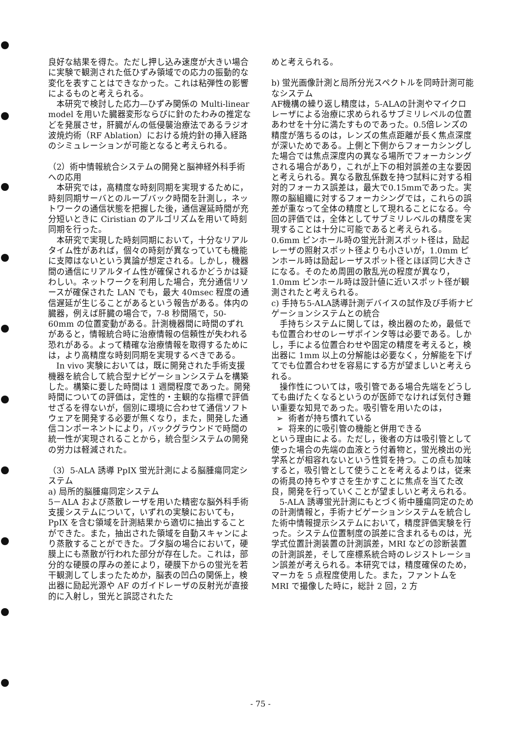良好な結果を得た。ただし押し込み速度が大きい場合に実験で観測された低ひずみ領域での応力の振動的な変化を表すことはできなかった。これは粘弾性の影響によるものと考えられる。
本研究で検討した応力—ひずみ関係の Multi-linear model を用いた臓器変形ならびに針のたわみの推定などを発展させ，肝臓がんの低侵襲治療法であるラジオ波焼灼術（RF Ablation）における焼灼針の挿入経路のシミュレーションが可能となると考えられる。
（2）術中情報統合システムの開発と脳神経外科手術への応用
本研究では，高精度な時刻同期を実現するために，時刻同期サーバとのループバック時間を計測し，ネットワークの通信状態を把握した後，通信遅延時間が充分短いときに Ciristian のアルゴリズムを用いて時刻同期を行った。
本研究で実現した時刻同期において，十分なリアルタイム性があれば，個々の時刻が異なっていても機能に支障はないという異論が想定される。しかし，機器間の通信にリアルタイム性が確保されるかどうかは疑わしい。ネットワークを利用した場合，充分通信リソースが確保された LAN でも，最大 40msec 程度の通信遅延が生じることがあるという報告がある。体内の臓器，例えば肝臓の場合で，7-8 秒間隔で，50-60mm の位置変動がある。計測機器間に時間のずれがあると，情報統合時に治療情報の信頼性が失われる恐れがある。よって精確な治療情報を取得するためには，より高精度な時刻同期を実現するべきである。
In vivo 実験においては，既に開発された手術支援機器を統合して統合型ナビゲーションシステムを構築した。構築に要した時間は 1 週間程度であった。開発時間についての評価は，定性的・主観的な指標で評価せざるを得ないが，個別に環境に合わせて通信ソフトウェアを開発する必要が無くなり，また，開発した通信コンポーネントにより，バックグラウンドで時間の統一性が実現されることから，統合型システムの開発の労力は軽減された。
（3）5-ALA 誘導 PpIX 蛍光計測による脳腫瘍同定システム
a) 局所的脳腫瘍同定システム
5－ALA および蒸散レーザを用いた精密な脳外科手術支援システムについて，いずれの実験においても，PpIX を含む領域を計測結果から適切に抽出することができた。また，抽出された領域を自動スキャンにより蒸散することができた。ブタ脳の場合において，硬膜上にも蒸散が行われた部分が存在した。これは，部分的な硬膜の厚みの差により，硬膜下からの蛍光を若干観測してしまったためか，脳表の凹凸の関係上，検出器に励起光源や AF のガイドレーザの反射光が直接的に入射し，蛍光と誤認されたた
めと考えられる。
b) 蛍光画像計測と局所分光スペクトルを同時計測可能なシステム
AF機構の繰り返し精度は，5-ALAの計測やマイクロレーザによる治療に求められるサブミリレベルの位置あわせを十分に満たすものであった。0.5倍レンズの精度が落ちるのは，レンズの焦点距離が長く焦点深度が深いためである。上側と下側からフォーカシングした場合では焦点深度内の異なる場所でフォーカシングされる場合があり，これが上下の相対誤差の主な要因と考えられる。異なる散乱係数を持つ試料に対する相対的フォーカス誤差は，最大で0.15mmであった。実際の脳組織に対するフォーカシングでは，これらの誤差が重なって全体の精度として現れることになる。今回の評価では，全体としてサブミリレベルの精度を実現することは十分に可能であると考えられる。
0.6mm ピンホール時の蛍光計測スポット径は，励起レーザの照射スポット径よりも小さいが，1.0mm ピンホール時は励起レーザスポット径とほぼ同じ大きさになる。そのため周囲の散乱光の程度が異なり，1.0mm ピンホール時は設計値に近いスポット径が観測されたと考えられる。
c) 手持ち5-ALA誘導計測デバイスの試作及び手術ナビゲーションシステムとの統合
手持ちシステムに関しては，検出器のため，最低でも位置合わせのレーザポインタ等は必要である。しかし，手による位置合わせや固定の精度を考えると，検出器に 1mm 以上の分解能は必要なく，分解能を下げてでも位置合わせを容易にする方が望ましいと考えられる。
操作性については，吸引管である場合先端をどうしても曲げたくなるというのが医師でなければ気付き難い重要な知見であった。吸引管を用いたのは，
➢ 術者が持ち慣れている
➢ 将来的に吸引管の機能と併用できる
という理由による。ただし，後者の方は吸引管として使った場合の先端の血液とう付着物と，蛍光検出の光学系とが相容れないという性質を持つ。この点も加味すると，吸引管として使うことを考えるよりは，従来の術具の持ちやすさを生かすことに焦点を当てた改良，開発を行っていくことが望ましいと考えられる。
5-ALA 誘導蛍光計測にもとづく術中腫瘍同定のための計測情報と，手術ナビゲーションシステムを統合した術中情報提示システムにおいて，精度評価実験を行った。システム位置制度の誤差に含まれるものは，光学式位置計測装置の計測誤差，MRI などの診断装置の計測誤差，そして座標系統合時のレジストレーション誤差が考えられる。本研究では，精度確保のため，マーカを 5 点程度使用した。また，ファントムを MRI で撮像した時に，総計 2 回，2 方
- 75 -